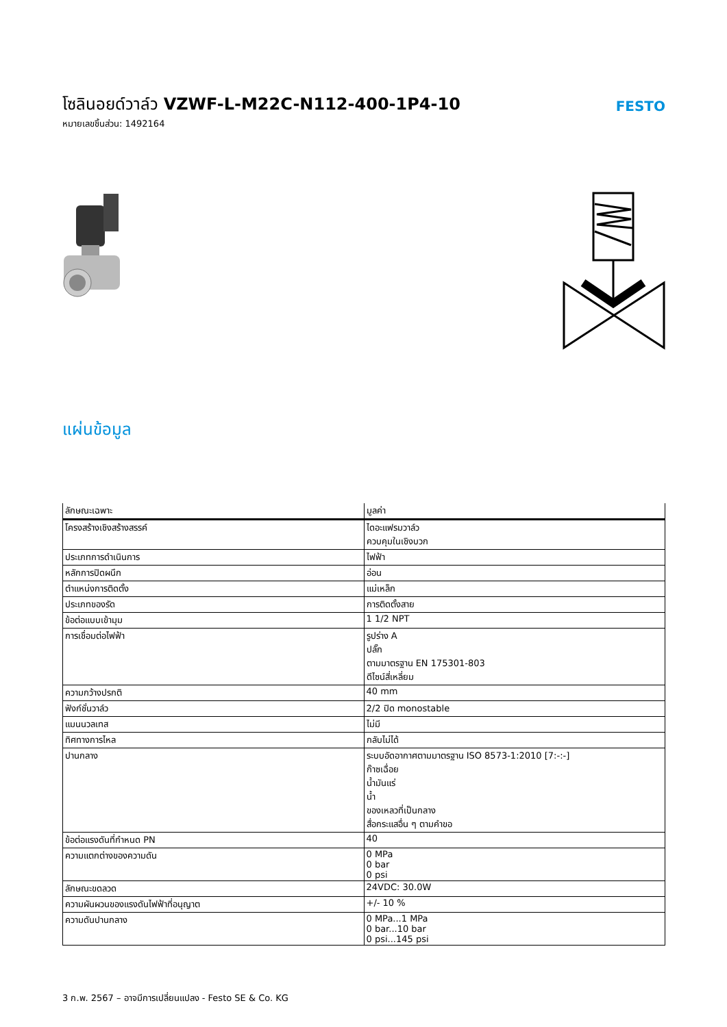โซลินอยด์วาล์ว VZWF-L-M22C-N112-400-1P4-10
หมายเลขชิ้นส่วน: 1492164
FESTO
แผ่นข้อมูล
| ลักษณะเฉพาะ | มูลค่า |
| --- | --- |
| โครงสร้างเชิงสร้างสรรค์ | ไดอะแฟรมวาล์ว ควบคุมในเชิงบวก |
| ประเภทการดำเนินการ | ไฟฟ้า |
| หลักการปิดผนึก | อ่อน |
| ตำแหน่งการติดตั้ง | แม่เหล็ก |
| ประเภทของรัด | การติดตั้งสาย |
| ข้อต่อแบบเข้ามุม | 1 1/2 NPT |
| การเชื่อมต่อไฟฟ้า | รูปร่าง A ปลั๊ก ตามมาตรฐาน EN 175301-803 ดีไซน์สี่เหลี่ยม |
| ความกว้างปรกติ | 40 mm |
| ฟังก์ชั่นวาล์ว | 2/2 ปิด monostable |
| แมนนวลเทส | ไม่มี |
| ทิศทางการไหล | กลับไม่ได้ |
| ปานกลาง | ระบบอัดอากาศตามมาตรฐาน ISO 8573-1:2010 [7:-:-] ก๊าซเฉื่อย น้ำมันแร่ น้ำ ของเหลวที่เป็นกลาง สื่อกระแสอื่น ๆ ตามคำขอ |
| ข้อต่อแรงดันที่กำหนด PN | 40 |
| ความแตกต่างของความดัน | 0 MPa 0 bar 0 psi |
| ลักษณะขดลวด | 24VDC: 30.0W |
| ความผันผวนของแรงดันไฟฟ้าที่อนุญาต | +/- 10 % |
| ความดันปานกลาง | 0 MPa...1 MPa 0 bar...10 bar 0 psi...145 psi |
3 ก.พ. 2567 – อาจมีการเปลี่ยนแปลง - Festo SE & Co. KG